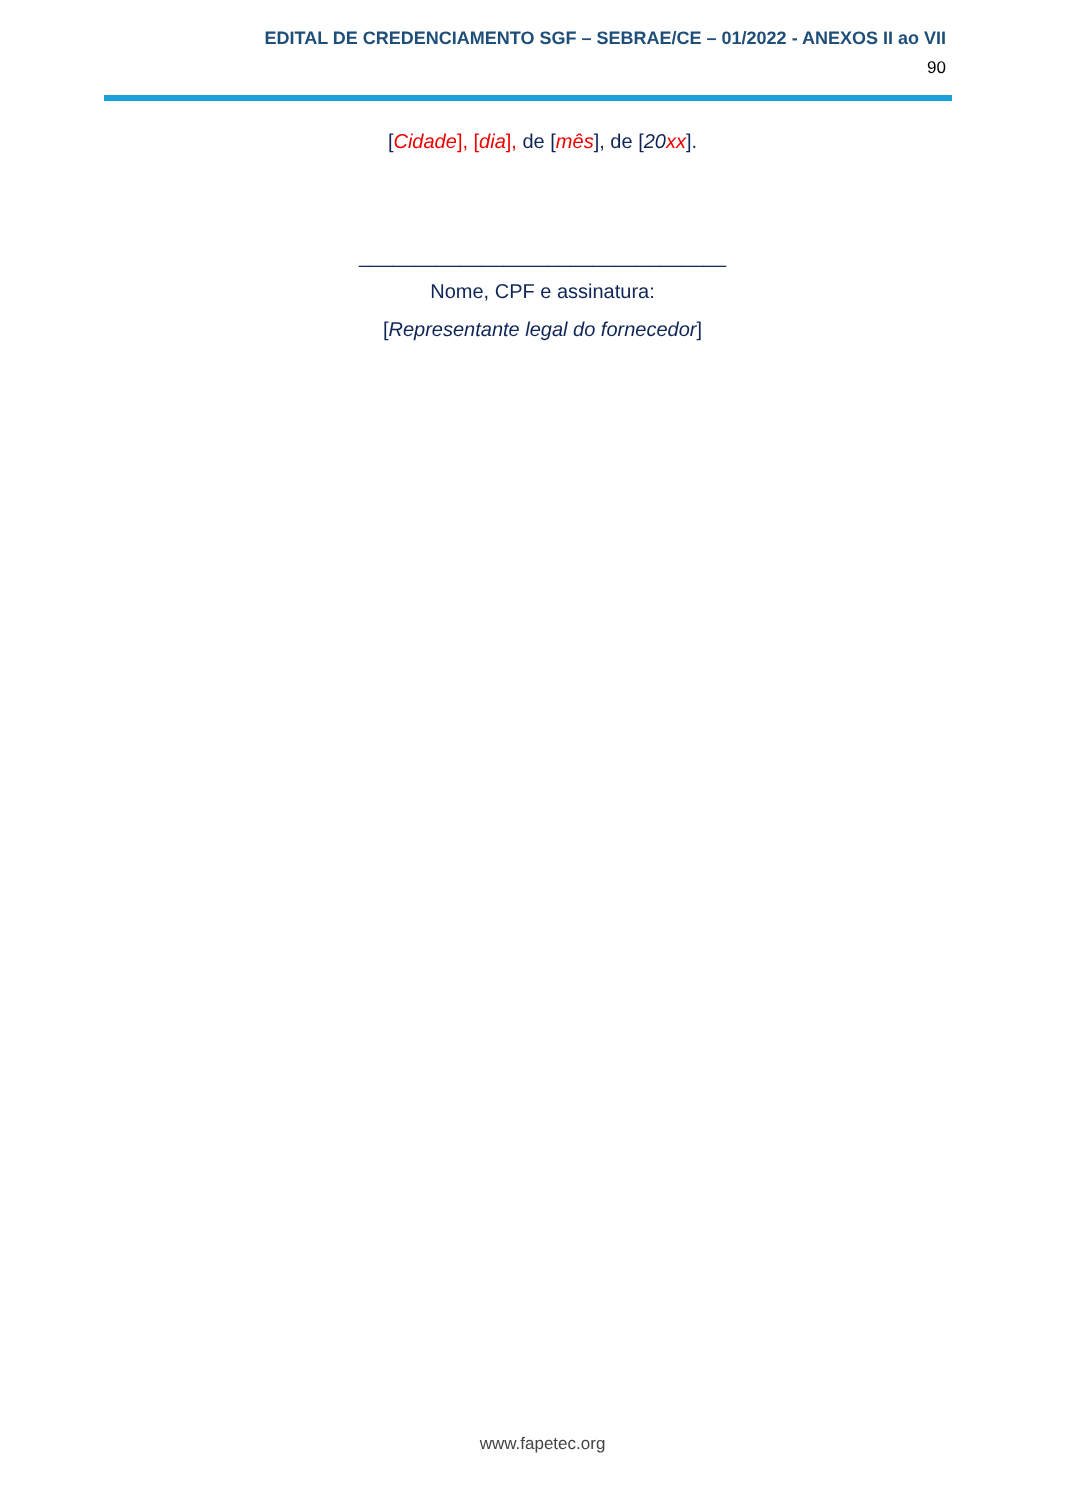EDITAL DE CREDENCIAMENTO SGF – SEBRAE/CE – 01/2022 - ANEXOS II ao VII
90
[Cidade], [dia], de [mês], de [20 xx].
_________________________________
Nome, CPF e assinatura:
[Representante legal do fornecedor]
www.fapetec.org